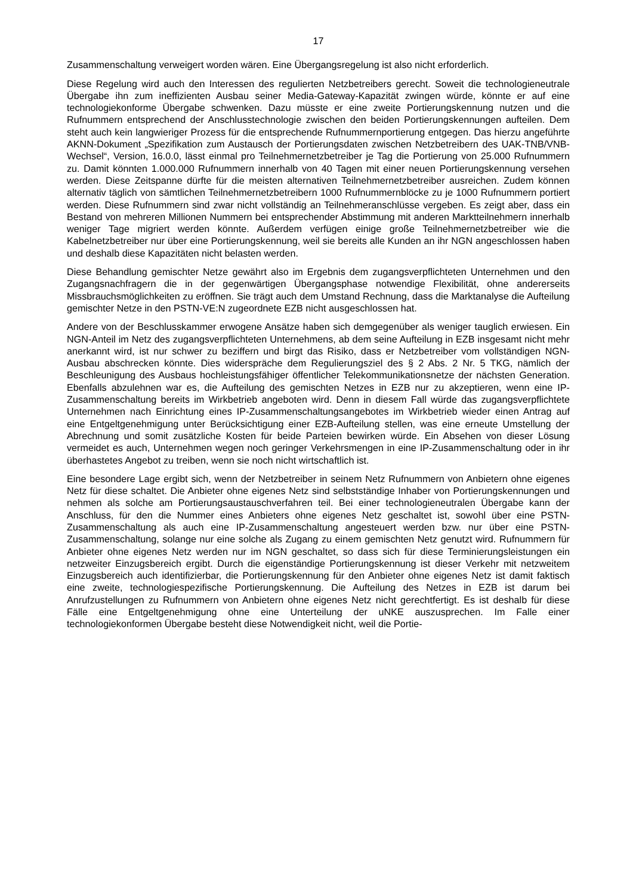17
Zusammenschaltung verweigert worden wären. Eine Übergangsregelung ist also nicht erforderlich.
Diese Regelung wird auch den Interessen des regulierten Netzbetreibers gerecht. Soweit die technologieneutrale Übergabe ihn zum ineffizienten Ausbau seiner Media-Gateway-Kapazität zwingen würde, könnte er auf eine technologiekonforme Übergabe schwenken. Dazu müsste er eine zweite Portierungskennung nutzen und die Rufnummern entsprechend der Anschlusstechnologie zwischen den beiden Portierungskennungen aufteilen. Dem steht auch kein langwieriger Prozess für die entsprechende Rufnummernportierung entgegen. Das hierzu angeführte AKNN-Dokument „Spezifikation zum Austausch der Portierungsdaten zwischen Netzbetreibern des UAK-TNB/VNB-Wechsel“, Version, 16.0.0, lässt einmal pro Teilnehmernetzbetreiber je Tag die Portierung von 25.000 Rufnummern zu. Damit könnten 1.000.000 Rufnummern innerhalb von 40 Tagen mit einer neuen Portierungskennung versehen werden. Diese Zeitspanne dürfte für die meisten alternativen Teilnehmernetzbetreiber ausreichen. Zudem können alternativ täglich von sämtlichen Teilnehmernetzbetreibern 1000 Rufnummernblöcke zu je 1000 Rufnummern portiert werden. Diese Rufnummern sind zwar nicht vollständig an Teilnehmeranschlüsse vergeben. Es zeigt aber, dass ein Bestand von mehreren Millionen Nummern bei entsprechender Abstimmung mit anderen Marktteilnehmern innerhalb weniger Tage migriert werden könnte. Außerdem verfügen einige große Teilnehmernetzbetreiber wie die Kabelnetzbetreiber nur über eine Portierungskennung, weil sie bereits alle Kunden an ihr NGN angeschlossen haben und deshalb diese Kapazitäten nicht belasten werden.
Diese Behandlung gemischter Netze gewährt also im Ergebnis dem zugangsverpflichteten Unternehmen und den Zugangsnachfragern die in der gegenwärtigen Übergangsphase notwendige Flexibilität, ohne andererseits Missbrauchsmöglichkeiten zu eröffnen. Sie trägt auch dem Umstand Rechnung, dass die Marktanalyse die Aufteilung gemischter Netze in den PSTN-VE:N zugeordnete EZB nicht ausgeschlossen hat.
Andere von der Beschlusskammer erwogene Ansätze haben sich demgegenüber als weniger tauglich erwiesen. Ein NGN-Anteil im Netz des zugangsverpflichteten Unternehmens, ab dem seine Aufteilung in EZB insgesamt nicht mehr anerkannt wird, ist nur schwer zu beziffern und birgt das Risiko, dass er Netzbetreiber vom vollständigen NGN-Ausbau abschrecken könnte. Dies widerspräche dem Regulierungsziel des § 2 Abs. 2 Nr. 5 TKG, nämlich der Beschleunigung des Ausbaus hochleistungsfähiger öffentlicher Telekommunikationsnetze der nächsten Generation. Ebenfalls abzulehnen war es, die Aufteilung des gemischten Netzes in EZB nur zu akzeptieren, wenn eine IP-Zusammenschaltung bereits im Wirkbetrieb angeboten wird. Denn in diesem Fall würde das zugangsverpflichtete Unternehmen nach Einrichtung eines IP-Zusammenschaltungsangebotes im Wirkbetrieb wieder einen Antrag auf eine Entgeltgenehmigung unter Berücksichtigung einer EZB-Aufteilung stellen, was eine erneute Umstellung der Abrechnung und somit zusätzliche Kosten für beide Parteien bewirken würde. Ein Absehen von dieser Lösung vermeidet es auch, Unternehmen wegen noch geringer Verkehrsmengen in eine IP-Zusammenschaltung oder in ihr überhastetes Angebot zu treiben, wenn sie noch nicht wirtschaftlich ist.
Eine besondere Lage ergibt sich, wenn der Netzbetreiber in seinem Netz Rufnummern von Anbietern ohne eigenes Netz für diese schaltet. Die Anbieter ohne eigenes Netz sind selbstständige Inhaber von Portierungskennungen und nehmen als solche am Portierungsaustauschverfahren teil. Bei einer technologieneutralen Übergabe kann der Anschluss, für den die Nummer eines Anbieters ohne eigenes Netz geschaltet ist, sowohl über eine PSTN-Zusammenschaltung als auch eine IP-Zusammenschaltung angesteuert werden bzw. nur über eine PSTN-Zusammenschaltung, solange nur eine solche als Zugang zu einem gemischten Netz genutzt wird. Rufnummern für Anbieter ohne eigenes Netz werden nur im NGN geschaltet, so dass sich für diese Terminierungsleistungen ein netzweiter Einzugsbereich ergibt. Durch die eigenständige Portierungskennung ist dieser Verkehr mit netzweitem Einzugsbereich auch identifizierbar, die Portierungskennung für den Anbieter ohne eigenes Netz ist damit faktisch eine zweite, technologiespezifische Portierungskennung. Die Aufteilung des Netzes in EZB ist darum bei Anrufzustellungen zu Rufnummern von Anbietern ohne eigenes Netz nicht gerechtfertigt. Es ist deshalb für diese Fälle eine Entgeltgenehmigung ohne eine Unterteilung der uNKE auszusprechen. Im Falle einer technologiekonformen Übergabe besteht diese Notwendigkeit nicht, weil die Portie-